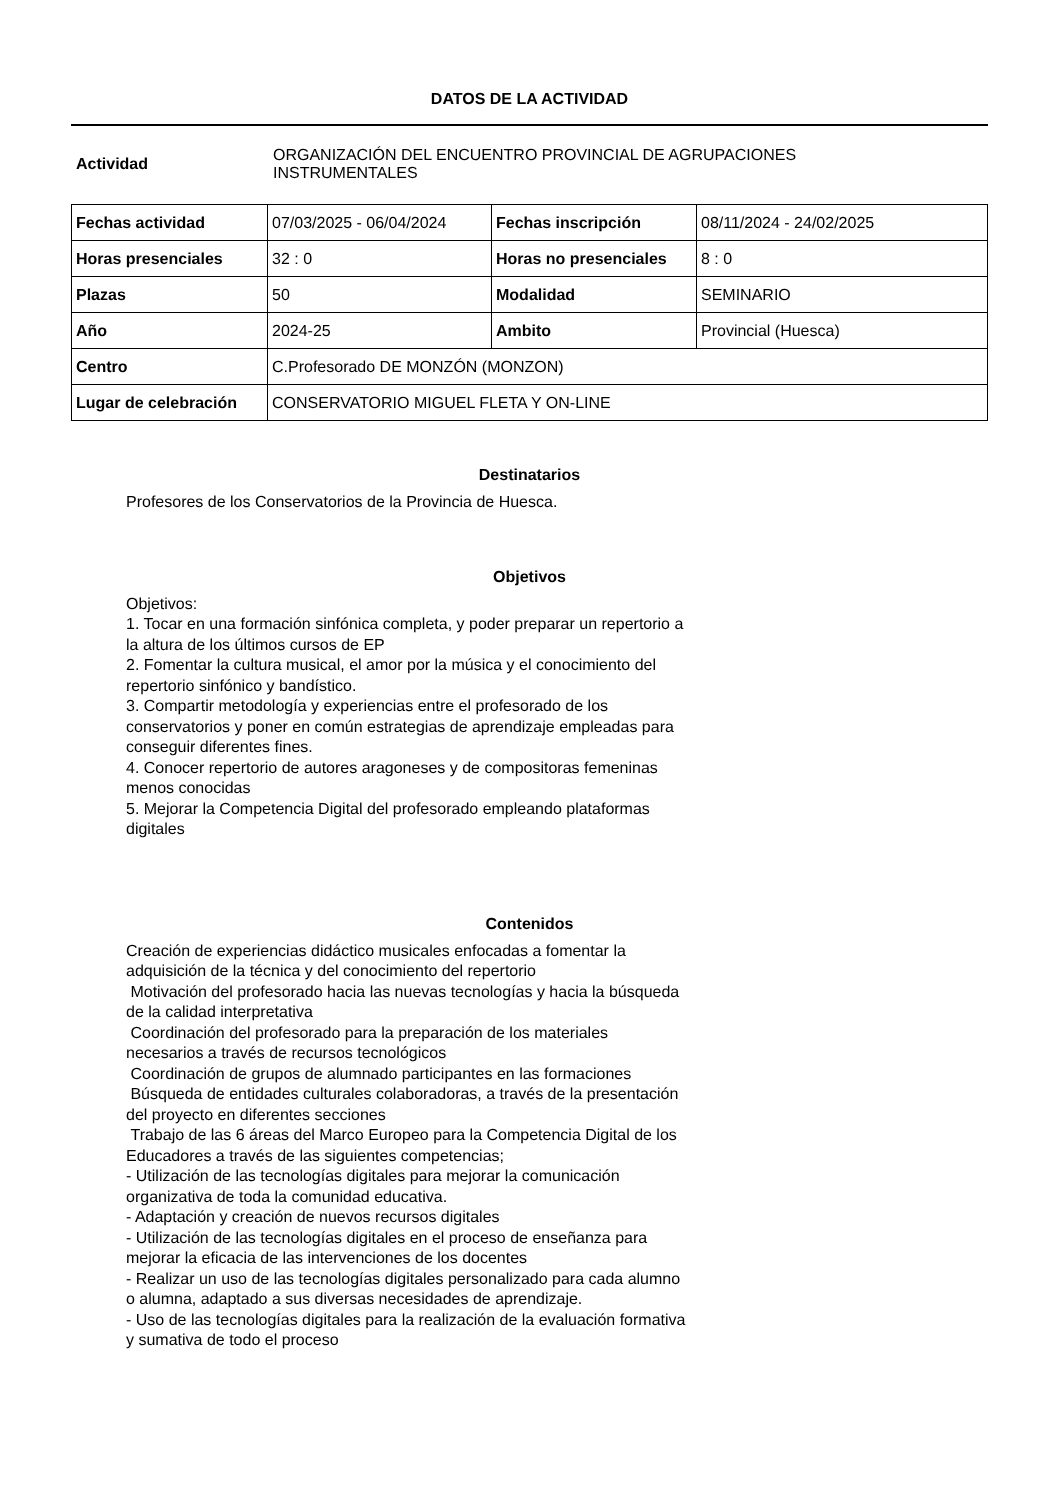DATOS DE LA ACTIVIDAD
Actividad
ORGANIZACIÓN DEL ENCUENTRO PROVINCIAL DE AGRUPACIONES
INSTRUMENTALES
| Fechas actividad | 07/03/2025 - 06/04/2024 | Fechas inscripción | 08/11/2024 - 24/02/2025 |
| Horas presenciales | 32 : 0 | Horas no presenciales | 8 : 0 |
| Plazas | 50 | Modalidad | SEMINARIO |
| Año | 2024-25 | Ambito | Provincial (Huesca) |
| Centro | C.Profesorado DE MONZÓN (MONZON) | | |
| Lugar de celebración | CONSERVATORIO MIGUEL FLETA Y ON-LINE | | |
Destinatarios
Profesores de los Conservatorios de la Provincia de Huesca.
Objetivos
Objetivos:
1. Tocar en una formación sinfónica completa, y poder preparar un repertorio a la altura de los últimos cursos de EP
2. Fomentar la cultura musical, el amor por la música y el conocimiento del repertorio sinfónico y bandístico.
3. Compartir metodología y experiencias entre el profesorado de los conservatorios y poner en común estrategias de aprendizaje empleadas para conseguir diferentes fines.
4. Conocer repertorio de autores aragoneses y de compositoras femeninas menos conocidas
5. Mejorar la Competencia Digital del profesorado empleando plataformas digitales
Contenidos
Creación de experiencias didáctico musicales enfocadas a fomentar la adquisición de la técnica y del conocimiento del repertorio
Motivación del profesorado hacia las nuevas tecnologías y hacia la búsqueda de la calidad interpretativa
Coordinación del profesorado para la preparación de los materiales necesarios a través de recursos tecnológicos
Coordinación de grupos de alumnado participantes en las formaciones
Búsqueda de entidades culturales colaboradoras, a través de la presentación del proyecto en diferentes secciones
Trabajo de las 6 áreas del Marco Europeo para la Competencia Digital de los Educadores a través de las siguientes competencias;
- Utilización de las tecnologías digitales para mejorar la comunicación organizativa de toda la comunidad educativa.
- Adaptación y creación de nuevos recursos digitales
- Utilización de las tecnologías digitales en el proceso de enseñanza para mejorar la eficacia de las intervenciones de los docentes
- Realizar un uso de las tecnologías digitales personalizado para cada alumno o alumna, adaptado a sus diversas necesidades de aprendizaje.
- Uso de las tecnologías digitales para la realización de la evaluación formativa y sumativa de todo el proceso